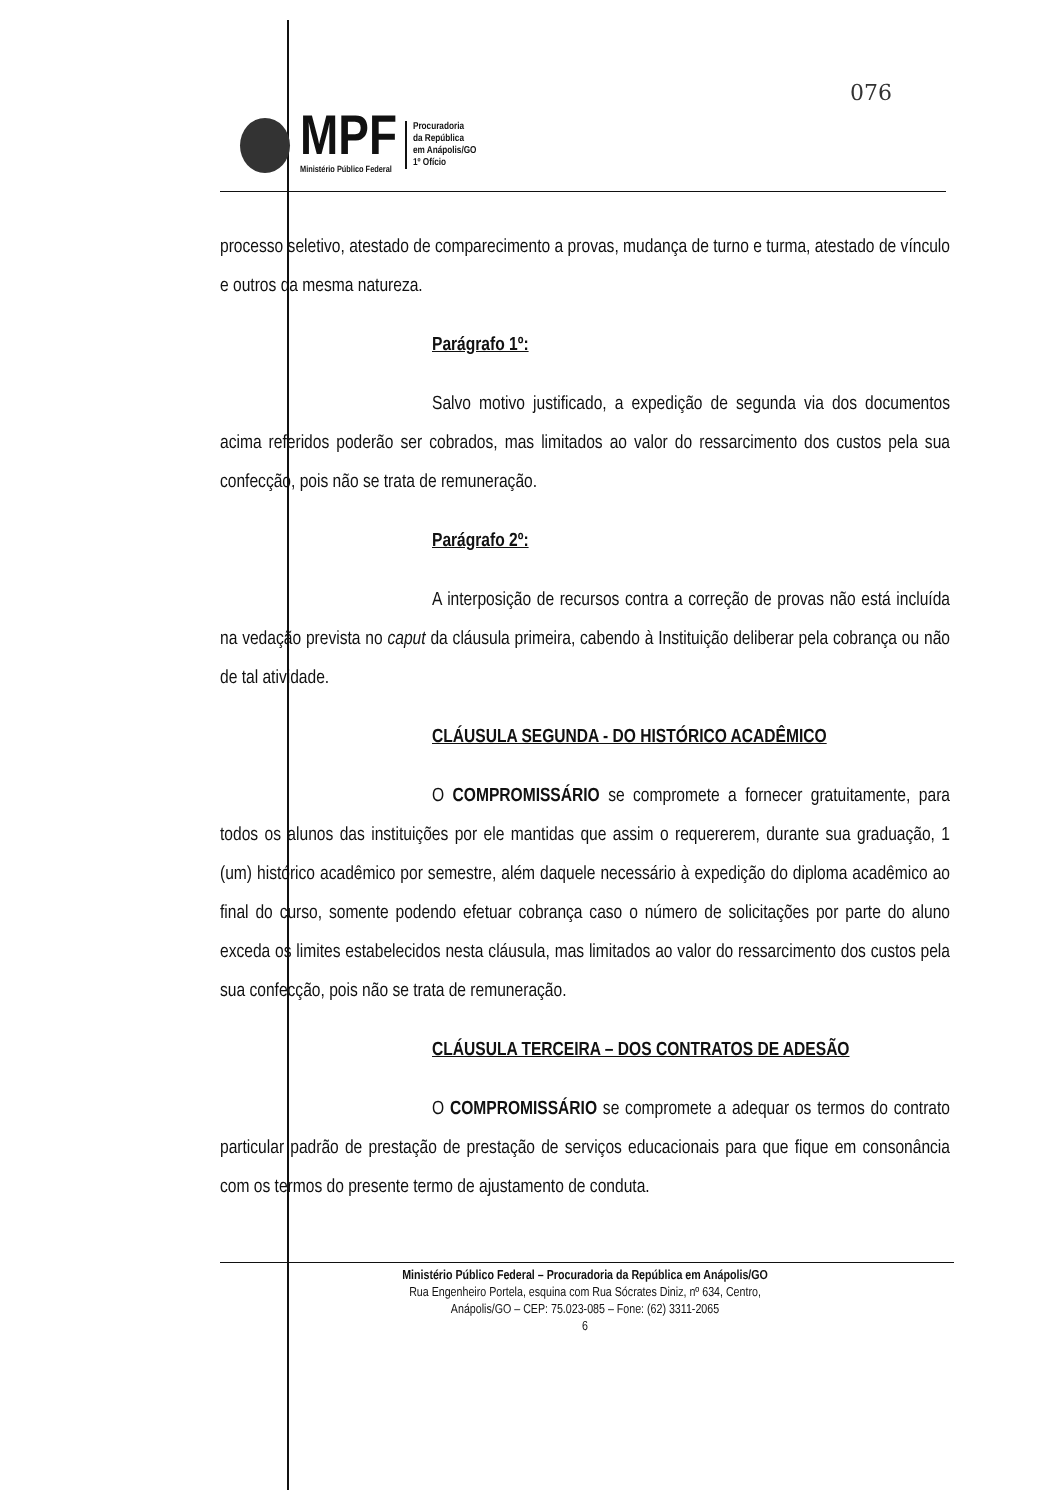076
MPF
Ministério Público Federal
Procuradoria
da República
em Anápolis/GO
1º Ofício
processo seletivo, atestado de comparecimento a provas, mudança de turno e turma, atestado de vínculo e outros da mesma natureza.
Parágrafo 1º:
Salvo motivo justificado, a expedição de segunda via dos documentos acima referidos poderão ser cobrados, mas limitados ao valor do ressarcimento dos custos pela sua confecção, pois não se trata de remuneração.
Parágrafo 2º:
A interposição de recursos contra a correção de provas não está incluída na vedação prevista no caput da cláusula primeira, cabendo à Instituição deliberar pela cobrança ou não de tal atividade.
CLÁUSULA SEGUNDA - DO HISTÓRICO ACADÊMICO
O COMPROMISSÁRIO se compromete a fornecer gratuitamente, para todos os alunos das instituições por ele mantidas que assim o requererem, durante sua graduação, 1 (um) histórico acadêmico por semestre, além daquele necessário à expedição do diploma acadêmico ao final do curso, somente podendo efetuar cobrança caso o número de solicitações por parte do aluno exceda os limites estabelecidos nesta cláusula, mas limitados ao valor do ressarcimento dos custos pela sua confecção, pois não se trata de remuneração.
CLÁUSULA TERCEIRA – DOS CONTRATOS DE ADESÃO
O COMPROMISSÁRIO se compromete a adequar os termos do contrato particular padrão de prestação de prestação de serviços educacionais para que fique em consonância com os termos do presente termo de ajustamento de conduta.
Ministério Público Federal – Procuradoria da República em Anápolis/GO
Rua Engenheiro Portela, esquina com Rua Sócrates Diniz, nº 634, Centro,
Anápolis/GO – CEP: 75.023-085 – Fone: (62) 3311-2065
6